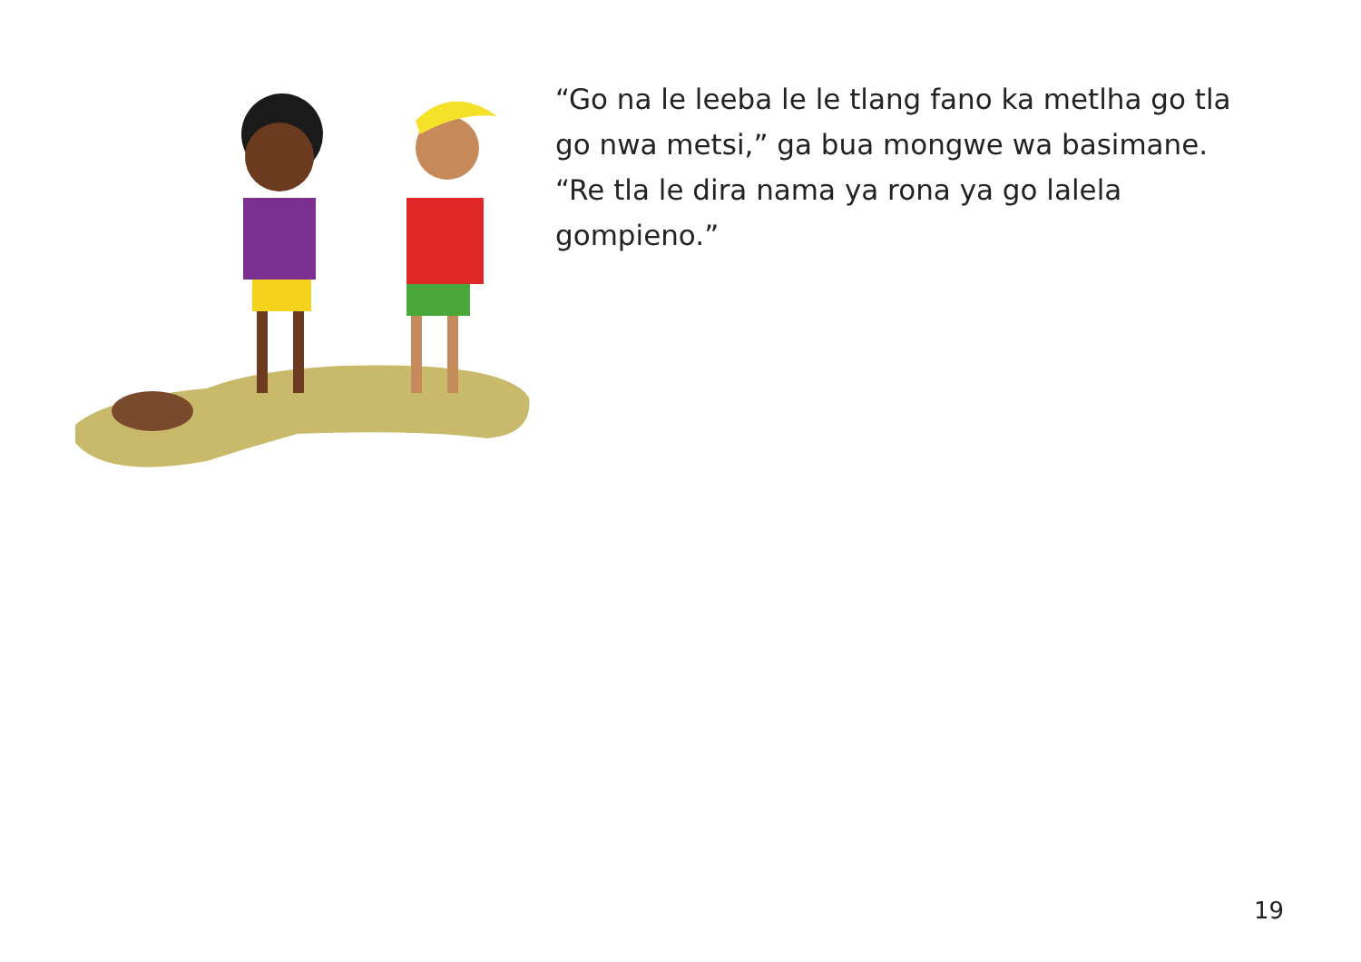“Go na le leeba le le tlang fano ka metlha go tla go nwa metsi,” ga bua mongwe wa basimane. “Re tla le dira nama ya rona ya go lalela gompieno.”
19